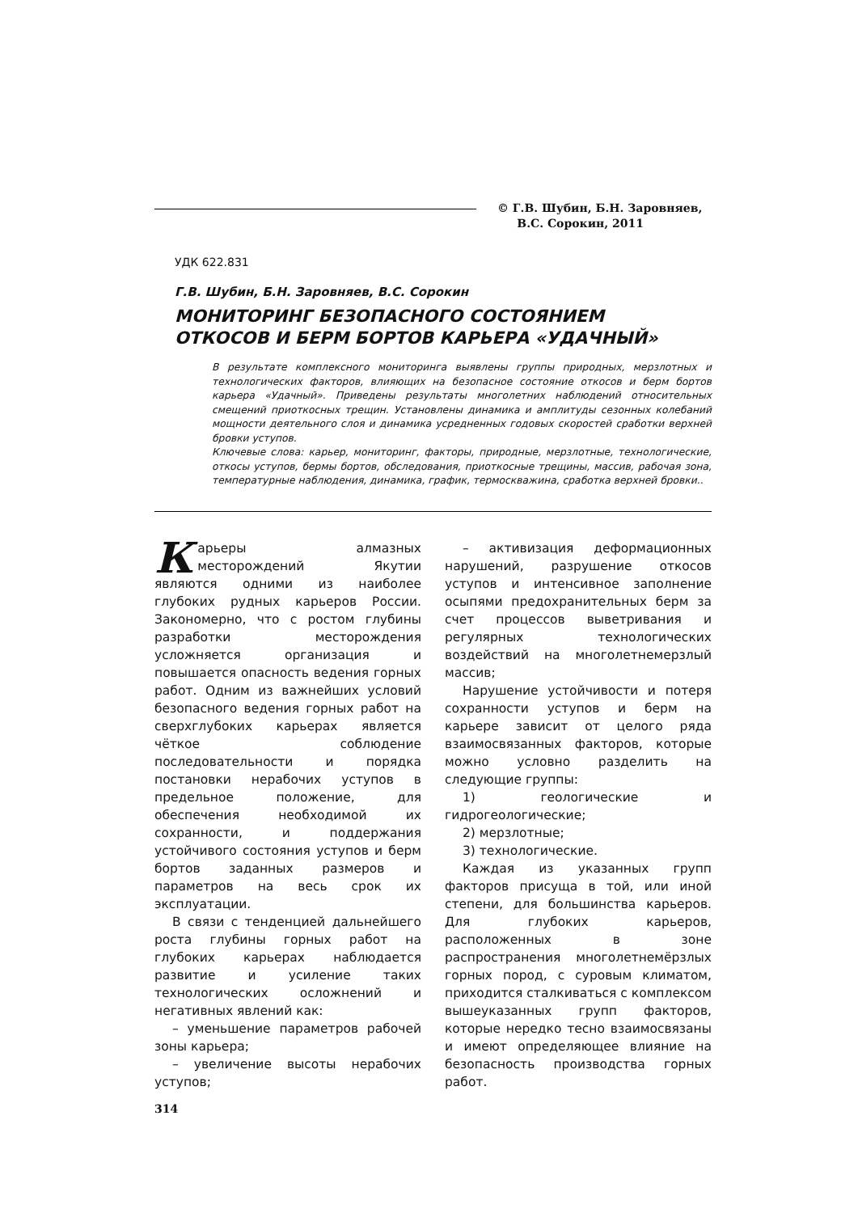© Г.В. Шубин, Б.Н. Заровняев,
В.С. Сорокин, 2011
УДК 622.831
Г.В. Шубин, Б.Н. Заровняев, В.С. Сорокин
МОНИТОРИНГ БЕЗОПАСНОГО СОСТОЯНИЕМ
ОТКОСОВ И БЕРМ БОРТОВ КАРЬЕРА «УДАЧНЫЙ»
В результате комплексного мониторинга выявлены группы природных, мерзлотных и технологических факторов, влияющих на безопасное состояние откосов и берм бортов карьера «Удачный». Приведены результаты многолетних наблюдений относительных смещений приоткосных трещин. Установлены динамика и амплитуды сезонных колебаний мощности деятельного слоя и динамика усредненных годовых скоростей сработки верхней бровки уступов.
Ключевые слова: карьер, мониторинг, факторы, природные, мерзлотные, технологические, откосы уступов, бермы бортов, обследования, приоткосные трещины, массив, рабочая зона, температурные наблюдения, динамика, график, термоскважина, сработка верхней бровки..
Карьеры алмазных месторождений Якутии являются одними из наиболее глубоких рудных карьеров России. Закономерно, что с ростом глубины разработки месторождения усложняется организация и повышается опасность ведения горных работ. Одним из важнейших условий безопасного ведения горных работ на сверхглубоких карьерах является чёткое соблюдение последовательности и порядка постановки нерабочих уступов в предельное положение, для обеспечения необходимой их сохранности, и поддержания устойчивого состояния уступов и берм бортов заданных размеров и параметров на весь срок их эксплуатации.
В связи с тенденцией дальнейшего роста глубины горных работ на глубоких карьерах наблюдается развитие и усиление таких технологических осложнений и негативных явлений как:
– уменьшение параметров рабочей зоны карьера;
– увеличение высоты нерабочих уступов;
– активизация деформационных нарушений, разрушение откосов уступов и интенсивное заполнение осыпями предохранительных берм за счет процессов выветривания и регулярных технологических воздействий на многолетнемерзлый массив;
Нарушение устойчивости и потеря сохранности уступов и берм на карьере зависит от целого ряда взаимосвязанных факторов, которые можно условно разделить на следующие группы:
1) геологические и гидрогеологические;
2) мерзлотные;
3) технологические.
Каждая из указанных групп факторов присуща в той, или иной степени, для большинства карьеров. Для глубоких карьеров, расположенных в зоне распространения многолетнемёрзлых горных пород, с суровым климатом, приходится сталкиваться с комплексом вышеуказанных групп факторов, которые нередко тесно взаимосвязаны и имеют определяющее влияние на безопасность производства горных работ.
314